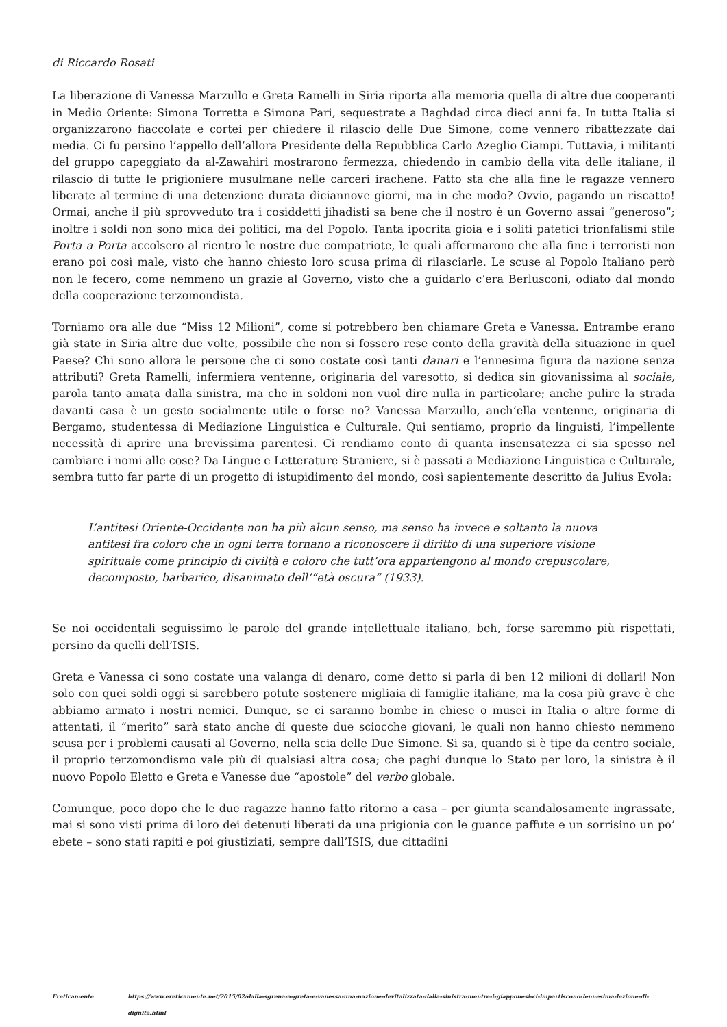di Riccardo Rosati
La liberazione di Vanessa Marzullo e Greta Ramelli in Siria riporta alla memoria quella di altre due cooperanti in Medio Oriente: Simona Torretta e Simona Pari, sequestrate a Baghdad circa dieci anni fa. In tutta Italia si organizzarono fiaccolate e cortei per chiedere il rilascio delle Due Simone, come vennero ribattezzate dai media. Ci fu persino l’appello dell’allora Presidente della Repubblica Carlo Azeglio Ciampi. Tuttavia, i militanti del gruppo capeggiato da al-Zawahiri mostrarono fermezza, chiedendo in cambio della vita delle italiane, il rilascio di tutte le prigioniere musulmane nelle carceri irachene. Fatto sta che alla fine le ragazze vennero liberate al termine di una detenzione durata diciannove giorni, ma in che modo? Ovvio, pagando un riscatto! Ormai, anche il più sprovveduto tra i cosiddetti jihadisti sa bene che il nostro è un Governo assai “generoso”; inoltre i soldi non sono mica dei politici, ma del Popolo. Tanta ipocrita gioia e i soliti patetici trionfalismi stile Porta a Porta accolsero al rientro le nostre due compatriote, le quali affermarono che alla fine i terroristi non erano poi così male, visto che hanno chiesto loro scusa prima di rilasciarle. Le scuse al Popolo Italiano però non le fecero, come nemmeno un grazie al Governo, visto che a guidarlo c’era Berlusconi, odiato dal mondo della cooperazione terzomondista.
Torniamo ora alle due “Miss 12 Milioni”, come si potrebbero ben chiamare Greta e Vanessa. Entrambe erano già state in Siria altre due volte, possibile che non si fossero rese conto della gravità della situazione in quel Paese? Chi sono allora le persone che ci sono costate così tanti danari e l’ennesima figura da nazione senza attributi? Greta Ramelli, infermiera ventenne, originaria del varesotto, si dedica sin giovanissima al sociale, parola tanto amata dalla sinistra, ma che in soldoni non vuol dire nulla in particolare; anche pulire la strada davanti casa è un gesto socialmente utile o forse no? Vanessa Marzullo, anch’ella ventenne, originaria di Bergamo, studentessa di Mediazione Linguistica e Culturale. Qui sentiamo, proprio da linguisti, l’impellente necessità di aprire una brevissima parentesi. Ci rendiamo conto di quanta insensatezza ci sia spesso nel cambiare i nomi alle cose? Da Lingue e Letterature Straniere, si è passati a Mediazione Linguistica e Culturale, sembra tutto far parte di un progetto di istupidimento del mondo, così sapientemente descritto da Julius Evola:
L’antitesi Oriente-Occidente non ha più alcun senso, ma senso ha invece e soltanto la nuova antitesi fra coloro che in ogni terra tornano a riconoscere il diritto di una superiore visione spirituale come principio di civiltà e coloro che tutt’ora appartengono al mondo crepuscolare, decomposto, barbarico, disanimato dell’“età oscura” (1933).
Se noi occidentali seguissimo le parole del grande intellettuale italiano, beh, forse saremmo più rispettati, persino da quelli dell’ISIS.
Greta e Vanessa ci sono costate una valanga di denaro, come detto si parla di ben 12 milioni di dollari! Non solo con quei soldi oggi si sarebbero potute sostenere migliaia di famiglie italiane, ma la cosa più grave è che abbiamo armato i nostri nemici. Dunque, se ci saranno bombe in chiese o musei in Italia o altre forme di attentati, il “merito” sarà stato anche di queste due sciocche giovani, le quali non hanno chiesto nemmeno scusa per i problemi causati al Governo, nella scia delle Due Simone. Si sa, quando si è tipe da centro sociale, il proprio terzomondismo vale più di qualsiasi altra cosa; che paghi dunque lo Stato per loro, la sinistra è il nuovo Popolo Eletto e Greta e Vanesse due “apostole” del verbo globale.
Comunque, poco dopo che le due ragazze hanno fatto ritorno a casa – per giunta scandalosamente ingrassate, mai si sono visti prima di loro dei detenuti liberati da una prigionia con le guance paffute e un sorrisino un po’ ebete – sono stati rapiti e poi giustiziati, sempre dall’ISIS, due cittadini
Ereticamente https://www.ereticamente.net/2015/02/dalla-sgrena-a-greta-e-vanessa-una-nazione-devitalizzata-dalla-sinistra-mentre-i-giapponesi-ci-impartiscono-lennesima-lezione-di-dignita.html